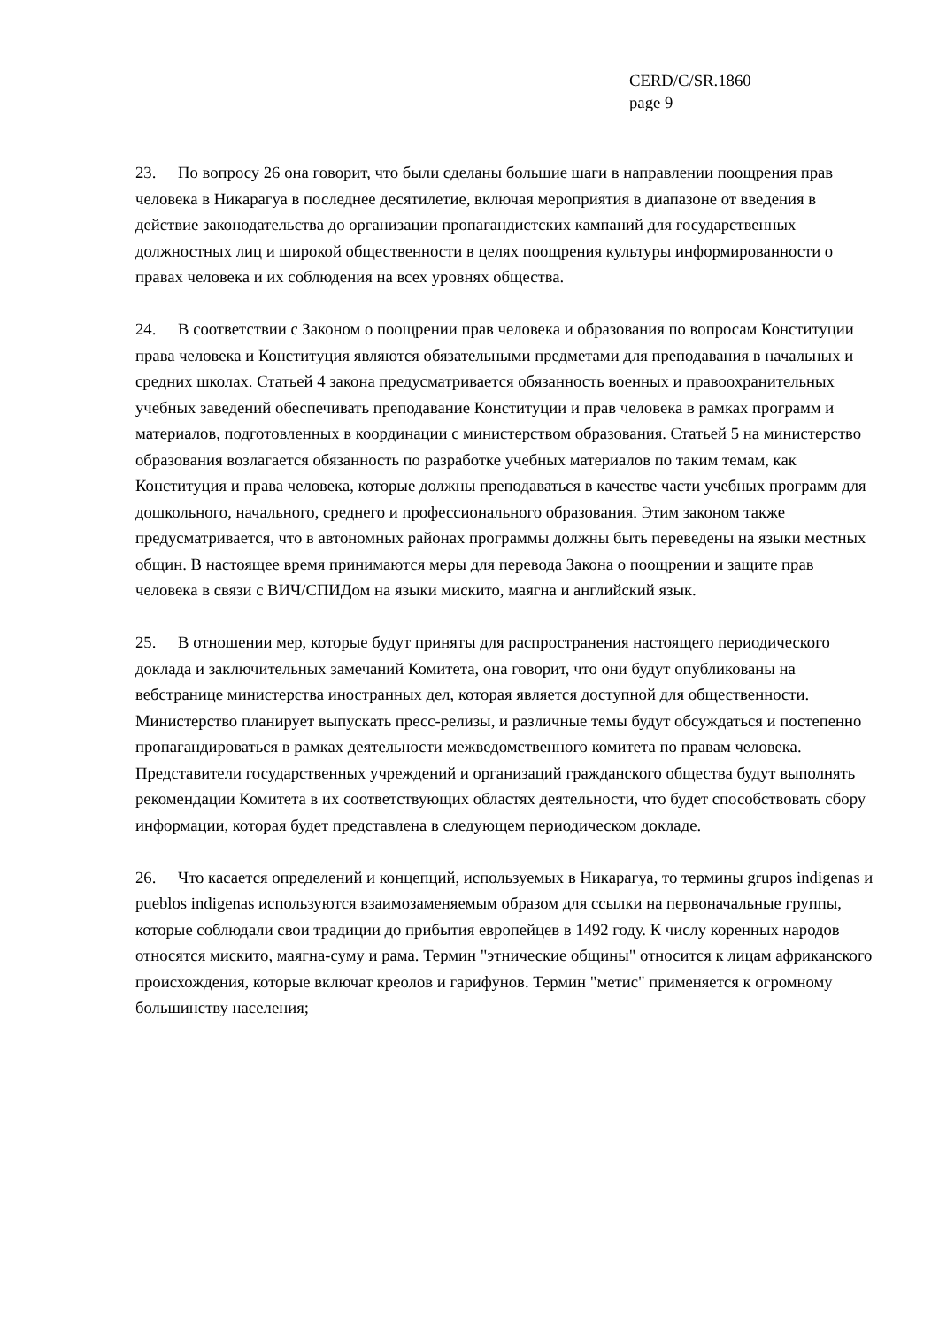CERD/C/SR.1860
page 9
23. По вопросу 26 она говорит, что были сделаны большие шаги в направлении поощрения прав человека в Никарагуа в последнее десятилетие, включая мероприятия в диапазоне от введения в действие законодательства до организации пропагандистских кампаний для государственных должностных лиц и широкой общественности в целях поощрения культуры информированности о правах человека и их соблюдения на всех уровнях общества.
24. В соответствии с Законом о поощрении прав человека и образования по вопросам Конституции права человека и Конституция являются обязательными предметами для преподавания в начальных и средних школах. Статьей 4 закона предусматривается обязанность военных и правоохранительных учебных заведений обеспечивать преподавание Конституции и прав человека в рамках программ и материалов, подготовленных в координации с министерством образования. Статьей 5 на министерство образования возлагается обязанность по разработке учебных материалов по таким темам, как Конституция и права человека, которые должны преподаваться в качестве части учебных программ для дошкольного, начального, среднего и профессионального образования. Этим законом также предусматривается, что в автономных районах программы должны быть переведены на языки местных общин. В настоящее время принимаются меры для перевода Закона о поощрении и защите прав человека в связи с ВИЧ/СПИДом на языки мискито, маягна и английский язык.
25. В отношении мер, которые будут приняты для распространения настоящего периодического доклада и заключительных замечаний Комитета, она говорит, что они будут опубликованы на вебстранице министерства иностранных дел, которая является доступной для общественности. Министерство планирует выпускать пресс-релизы, и различные темы будут обсуждаться и постепенно пропагандироваться в рамках деятельности межведомственного комитета по правам человека. Представители государственных учреждений и организаций гражданского общества будут выполнять рекомендации Комитета в их соответствующих областях деятельности, что будет способствовать сбору информации, которая будет представлена в следующем периодическом докладе.
26. Что касается определений и концепций, используемых в Никарагуа, то термины grupos indigenas и pueblos indigenas используются взаимозаменяемым образом для ссылки на первоначальные группы, которые соблюдали свои традиции до прибытия европейцев в 1492 году. К числу коренных народов относятся мискито, маягна-суму и рама. Термин "этнические общины" относится к лицам африканского происхождения, которые включат креолов и гарифунов. Термин "метис" применяется к огромному большинству населения;